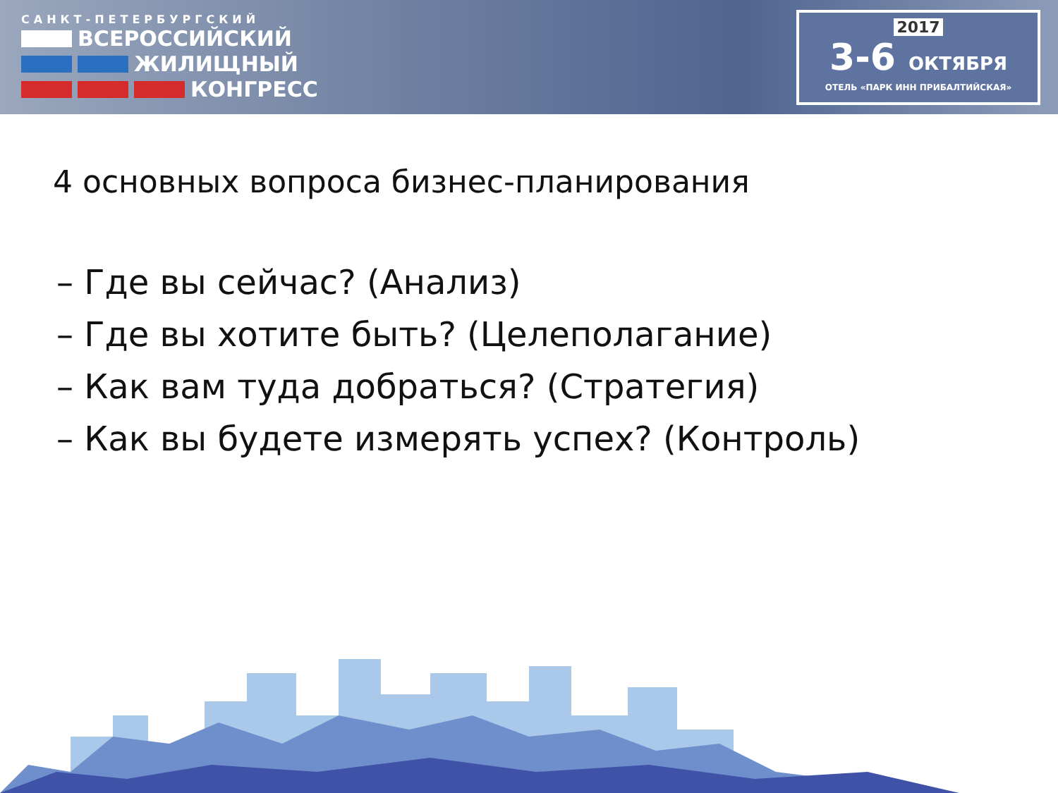САНКТ-ПЕТЕРБУРГСКИЙ
ВСЕРОССИЙСКИЙ
ЖИЛИЩНЫЙ
КОНГРЕСС
2017
3-6 ОКТЯБРЯ
ОТЕЛЬ «ПАРК ИНН ПРИБАЛТИЙСКАЯ»
4 основных вопроса бизнес-планирования
– Где вы сейчас? (Анализ)
– Где вы хотите быть? (Целеполагание)
– Как вам туда добраться? (Стратегия)
– Как вы будете измерять успех? (Контроль)